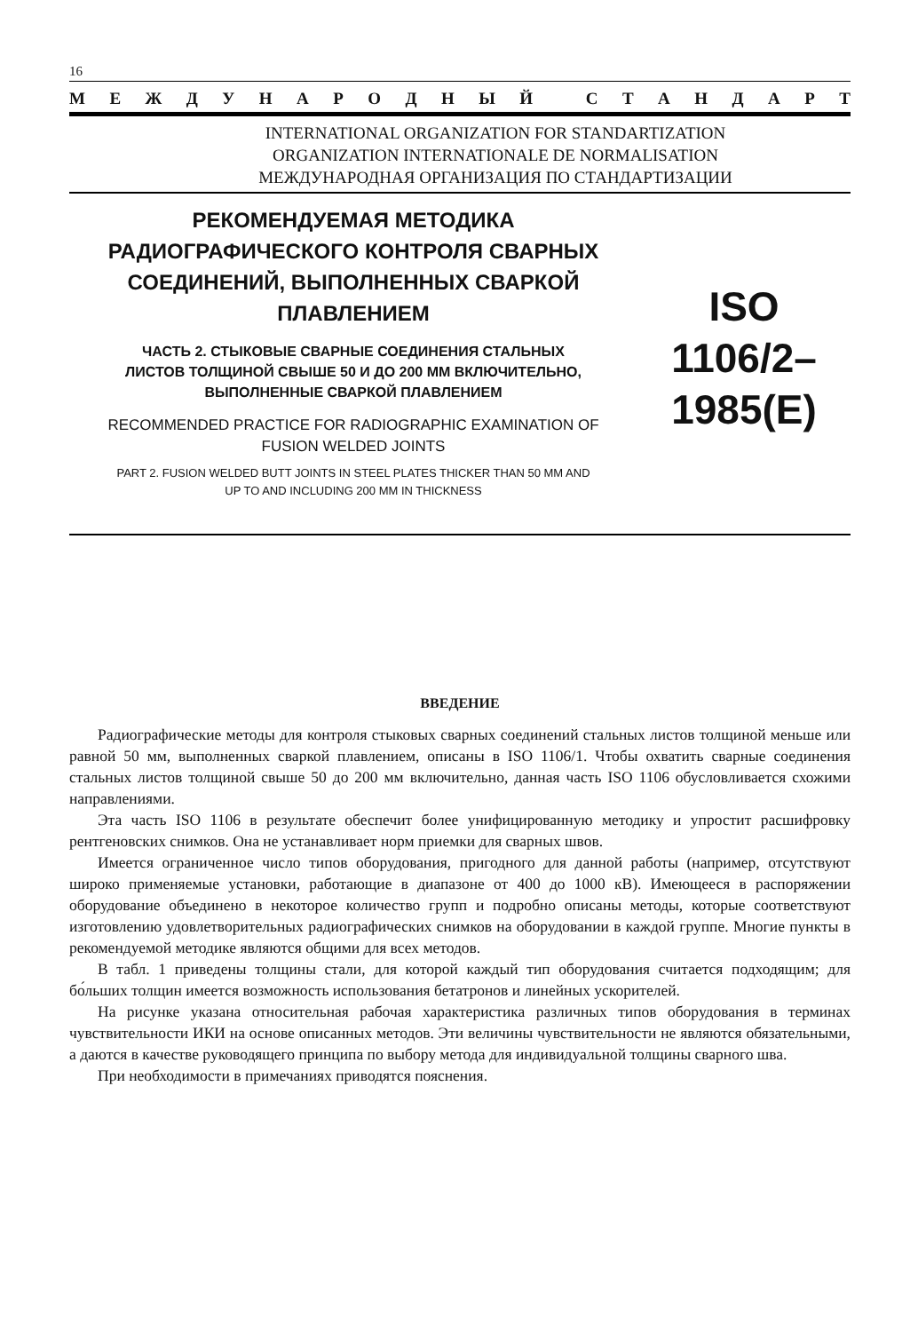16
МЕЖДУНАРОДНЫЙ СТАНДАРТ
INTERNATIONAL ORGANIZATION FOR STANDARTIZATION
ORGANIZATION INTERNATIONALE DE NORMALISATION
МЕЖДУНАРОДНАЯ ОРГАНИЗАЦИЯ ПО СТАНДАРТИЗАЦИИ
РЕКОМЕНДУЕМАЯ МЕТОДИКА
РАДИОГРАФИЧЕСКОГО КОНТРОЛЯ СВАРНЫХ
СОЕДИНЕНИЙ, ВЫПОЛНЕННЫХ СВАРКОЙ
ПЛАВЛЕНИЕМ
ЧАСТЬ 2. СТЫКОВЫЕ СВАРНЫЕ СОЕДИНЕНИЯ СТАЛЬНЫХ
ЛИСТОВ ТОЛЩИНОЙ СВЫШЕ 50 И ДО 200 ММ ВКЛЮЧИТЕЛЬНО,
ВЫПОЛНЕННЫЕ СВАРКОЙ ПЛАВЛЕНИЕМ
RECOMMENDED PRACTICE FOR RADIOGRAPHIC EXAMINATION OF
FUSION WELDED JOINTS
PART 2. FUSION WELDED BUTT JOINTS IN STEEL PLATES THICKER THAN 50 MM AND
UP TO AND INCLUDING 200 MM IN THICKNESS
ISO
1106/2–
1985(E)
ВВЕДЕНИЕ
Радиографические методы для контроля стыковых сварных соединений стальных листов толщиной меньше или равной 50 мм, выполненных сваркой плавлением, описаны в ISO 1106/1. Чтобы охватить сварные соединения стальных листов толщиной свыше 50 до 200 мм включительно, данная часть ISO 1106 обусловливается схожими направлениями.
Эта часть ISO 1106 в результате обеспечит более унифицированную методику и упростит расшифровку рентгеновских снимков. Она не устанавливает норм приемки для сварных швов.
Имеется ограниченное число типов оборудования, пригодного для данной работы (например, отсутствуют широко применяемые установки, работающие в диапазоне от 400 до 1000 кВ). Имеющееся в распоряжении оборудование объединено в некоторое количество групп и подробно описаны методы, которые соответствуют изготовлению удовлетворительных радиографических снимков на оборудовании в каждой группе. Многие пункты в рекомендуемой методике являются общими для всех методов.
В табл. 1 приведены толщины стали, для которой каждый тип оборудования считается подходящим; для бо́льших толщин имеется возможность использования бетатронов и линейных ускорителей.
На рисунке указана относительная рабочая характеристика различных типов оборудования в терминах чувствительности ИКИ на основе описанных методов. Эти величины чувствительности не являются обязательными, а даются в качестве руководящего принципа по выбору метода для индивидуальной толщины сварного шва.
При необходимости в примечаниях приводятся пояснения.